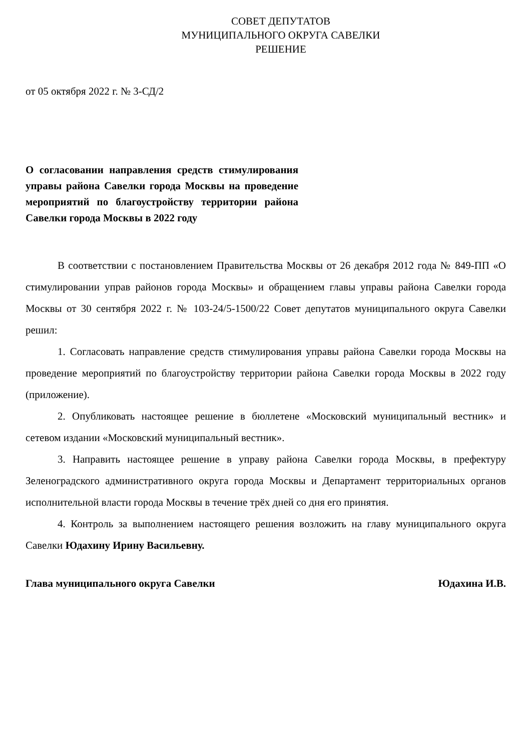СОВЕТ ДЕПУТАТОВ
МУНИЦИПАЛЬНОГО ОКРУГА САВЕЛКИ
РЕШЕНИЕ
от 05 октября 2022 г. № 3-СД/2
О согласовании направления средств стимулирования управы района Савелки города Москвы на проведение мероприятий по благоустройству территории района Савелки города Москвы в 2022 году
В соответствии с постановлением Правительства Москвы от 26 декабря 2012 года № 849-ПП «О стимулировании управ районов города Москвы» и обращением главы управы района Савелки города Москвы от 30 сентября 2022 г. № 103-24/5-1500/22 Совет депутатов муниципального округа Савелки решил:
1. Согласовать направление средств стимулирования управы района Савелки города Москвы на проведение мероприятий по благоустройству территории района Савелки города Москвы в 2022 году (приложение).
2. Опубликовать настоящее решение в бюллетене «Московский муниципальный вестник» и сетевом издании «Московский муниципальный вестник».
3. Направить настоящее решение в управу района Савелки города Москвы, в префектуру Зеленоградского административного округа города Москвы и Департамент территориальных органов исполнительной власти города Москвы в течение трёх дней со дня его принятия.
4. Контроль за выполнением настоящего решения возложить на главу муниципального округа Савелки Юдахину Ирину Васильевну.
Глава муниципального округа Савелки Юдахина И.В.